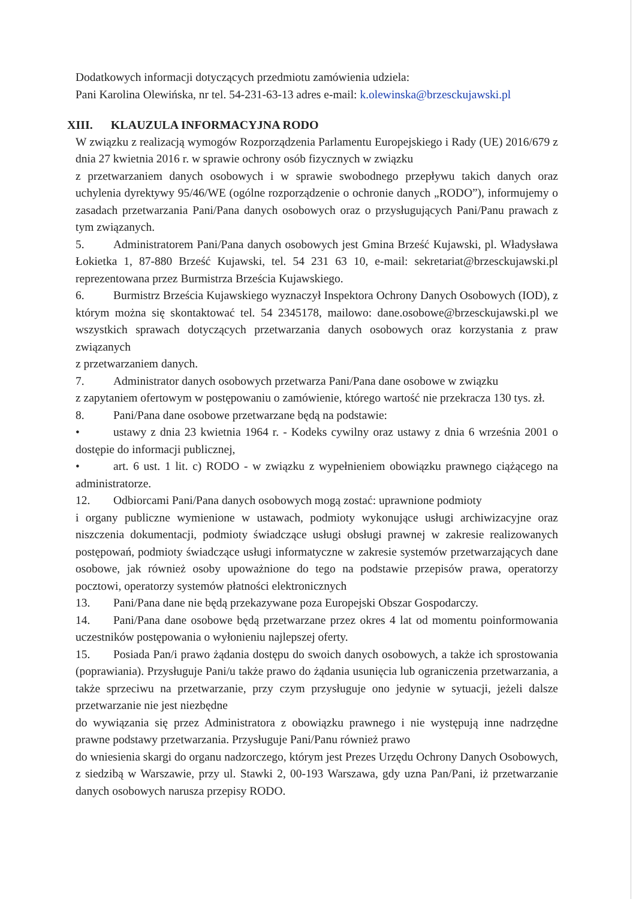Dodatkowych informacji dotyczących przedmiotu zamówienia udziela:
Pani Karolina Olewińska, nr tel. 54-231-63-13 adres e-mail: k.olewinska@brzesckujawski.pl
XIII. KLAUZULA INFORMACYJNA RODO
W związku z realizacją wymogów Rozporządzenia Parlamentu Europejskiego i Rady (UE) 2016/679 z dnia 27 kwietnia 2016 r. w sprawie ochrony osób fizycznych w związku
z przetwarzaniem danych osobowych i w sprawie swobodnego przepływu takich danych oraz uchylenia dyrektywy 95/46/WE (ogólne rozporządzenie o ochronie danych „RODO”), informujemy o zasadach przetwarzania Pani/Pana danych osobowych oraz o przysługujących Pani/Panu prawach z tym związanych.
5. Administratorem Pani/Pana danych osobowych jest Gmina Brześć Kujawski, pl. Władysława Łokietka 1, 87-880 Brześć Kujawski, tel. 54 231 63 10, e-mail: sekretariat@brzesckujawski.pl reprezentowana przez Burmistrza Brześcia Kujawskiego.
6. Burmistrz Brześcia Kujawskiego wyznaczył Inspektora Ochrony Danych Osobowych (IOD), z którym można się skontaktować tel. 54 2345178, mailowo: dane.osobowe@brzesckujawski.pl we wszystkich sprawach dotyczących przetwarzania danych osobowych oraz korzystania z praw związanych
z przetwarzaniem danych.
7. Administrator danych osobowych przetwarza Pani/Pana dane osobowe w związku
z zapytaniem ofertowym w postępowaniu o zamówienie, którego wartość nie przekracza 130 tys. zł.
8. Pani/Pana dane osobowe przetwarzane będą na podstawie:
• ustawy z dnia 23 kwietnia 1964 r. - Kodeks cywilny oraz ustawy z dnia 6 września 2001 o dostępie do informacji publicznej,
• art. 6 ust. 1 lit. c) RODO - w związku z wypełnieniem obowiązku prawnego ciążącego na administratorze.
12. Odbiorcami Pani/Pana danych osobowych mogą zostać: uprawnione podmioty
i organy publiczne wymienione w ustawach, podmioty wykonujące usługi archiwizacyjne oraz niszczenia dokumentacji, podmioty świadczące usługi obsługi prawnej w zakresie realizowanych postępowań, podmioty świadczące usługi informatyczne w zakresie systemów przetwarzających dane osobowe, jak również osoby upoważnione do tego na podstawie przepisów prawa, operatorzy pocztowi, operatorzy systemów płatności elektronicznych
13. Pani/Pana dane nie będą przekazywane poza Europejski Obszar Gospodarczy.
14. Pani/Pana dane osobowe będą przetwarzane przez okres 4 lat od momentu poinformowania uczestników postępowania o wyłonieniu najlepszej oferty.
15. Posiada Pan/i prawo żądania dostępu do swoich danych osobowych, a także ich sprostowania (poprawiania). Przysługuje Pani/u także prawo do żądania usunięcia lub ograniczenia przetwarzania, a także sprzeciwu na przetwarzanie, przy czym przysługuje ono jedynie w sytuacji, jeżeli dalsze przetwarzanie nie jest niezbędne
do wywiązania się przez Administratora z obowiązku prawnego i nie występują inne nadrzędne prawne podstawy przetwarzania. Przysługuje Pani/Panu również prawo
do wniesienia skargi do organu nadzorczego, którym jest Prezes Urzędu Ochrony Danych Osobowych, z siedzibą w Warszawie, przy ul. Stawki 2, 00-193 Warszawa, gdy uzna Pan/Pani, iż przetwarzanie danych osobowych narusza przepisy RODO.